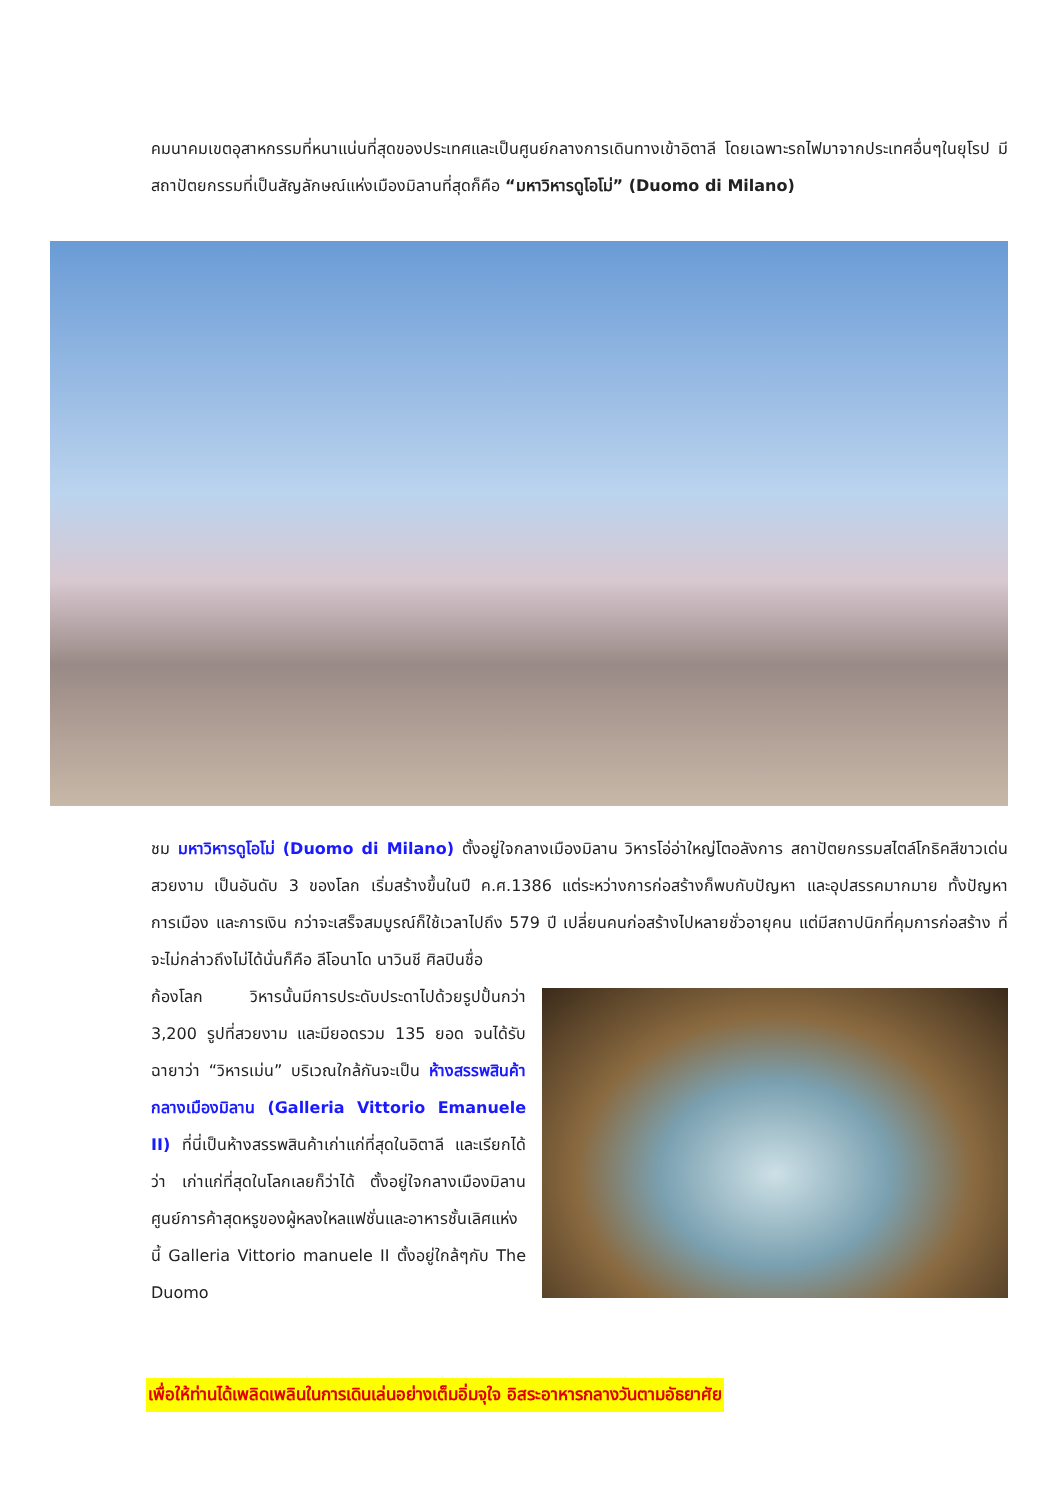คมนาคมเขตอุสาหกรรมที่หนาแน่นที่สุดของประเทศและเป็นศูนย์กลางการเดินทางเข้าอิตาลี โดยเฉพาะรถไฟมาจากประเทศอื่นๆในยุโรป มีสถาปัตยกรรมที่เป็นสัญลักษณ์แห่งเมืองมิลานที่สุดก็คือ “มหาวิหารดูโอโม่” (Duomo di Milano)
ชม มหาวิหารดูโอโม่ (Duomo di Milano) ตั้งอยู่ใจกลางเมืองมิลาน วิหารโอ่อ่าใหญ่โตอลังการ สถาปัตยกรรมสไตล์โกธิคสีขาวเด่นสวยงาม เป็นอันดับ 3 ของโลก เริ่มสร้างขึ้นในปี ค.ศ.1386 แต่ระหว่างการก่อสร้างก็พบกับปัญหา และอุปสรรคมากมาย ทั้งปัญหาการเมือง และการเงิน กว่าจะเสร็จสมบูรณ์ก็ใช้เวลาไปถึง 579 ปี เปลี่ยนคนก่อสร้างไปหลายชั่วอายุคน แต่มีสถาปนิกที่คุมการก่อสร้าง ที่จะไม่กล่าวถึงไม่ได้นั่นก็คือ ลีโอนาโด นาวินชี ศิลปินชื่อ
ก้องโลก วิหารนั้นมีการประดับประดาไปด้วยรูปปั้นกว่า 3,200 รูปที่สวยงาม และมียอดรวม 135 ยอด จนได้รับฉายาว่า “วิหารเม่น” บริเวณใกล้กันจะเป็น ห้างสรรพสินค้ากลางเมืองมิลาน (Galleria Vittorio Emanuele II) ที่นี่เป็นห้างสรรพสินค้าเก่าแก่ที่สุดในอิตาลี และเรียกได้ว่า เก่าแก่ที่สุดในโลกเลยก็ว่าได้ ตั้งอยู่ใจกลางเมืองมิลาน ศูนย์การค้าสุดหรูของผู้หลงใหลแฟชั่นและอาหารชั้นเลิศแห่งนี้ Galleria Vittorio manuele II ตั้งอยู่ใกล้ๆกับ The Duomo
เพื่อให้ท่านได้เพลิดเพลินในการเดินเล่นอย่างเต็มอิ่มจุใจ อิสระอาหารกลางวันตามอัธยาศัย